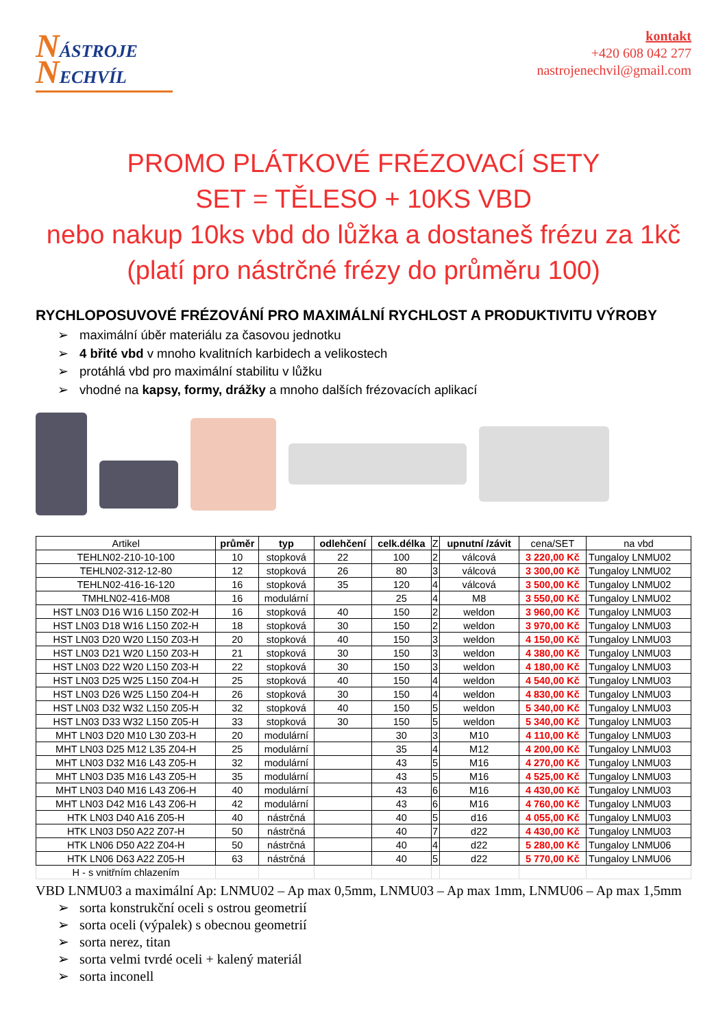NÁSTROJE
NECHVÍL
kontakt
+420 608 042 277
nastrojenechvil@gmail.com
PROMO PLÁTKOVÉ FRÉZOVACÍ SETY
SET = TĚLESO + 10KS VBD
nebo nakup 10ks vbd do lůžka a dostaneš frézu za 1kč
(platí pro nástrčné frézy do průměru 100)
RYCHLOPOSUVOVÉ FRÉZOVÁNÍ PRO MAXIMÁLNÍ RYCHLOST A PRODUKTIVITU VÝROBY
➢ maximální úběr materiálu za časovou jednotku
➢ 4 břité vbd v mnoho kvalitních karbidech a velikostech
➢ protáhlá vbd pro maximální stabilitu v lůžku
➢ vhodné na kapsy, formy, drážky a mnoho dalších frézovacích aplikací
| Artikel | průměr | typ | odlehčení | celk.délka | Z | upnutní /závit | cena/SET | na vbd |
| --- | --- | --- | --- | --- | --- | --- | --- | --- |
| TEHLN02-210-10-100 | 10 | stopková | 22 | 100 | 2 | válcová | 3 220,00 Kč | Tungaloy LNMU02 |
| TEHLN02-312-12-80 | 12 | stopková | 26 | 80 | 3 | válcová | 3 300,00 Kč | Tungaloy LNMU02 |
| TEHLN02-416-16-120 | 16 | stopková | 35 | 120 | 4 | válcová | 3 500,00 Kč | Tungaloy LNMU02 |
| TMHLN02-416-M08 | 16 | modulární | | 25 | 4 | M8 | 3 550,00 Kč | Tungaloy LNMU02 |
| HST LN03 D16 W16 L150 Z02-H | 16 | stopková | 40 | 150 | 2 | weldon | 3 960,00 Kč | Tungaloy LNMU03 |
| HST LN03 D18 W16 L150 Z02-H | 18 | stopková | 30 | 150 | 2 | weldon | 3 970,00 Kč | Tungaloy LNMU03 |
| HST LN03 D20 W20 L150 Z03-H | 20 | stopková | 40 | 150 | 3 | weldon | 4 150,00 Kč | Tungaloy LNMU03 |
| HST LN03 D21 W20 L150 Z03-H | 21 | stopková | 30 | 150 | 3 | weldon | 4 380,00 Kč | Tungaloy LNMU03 |
| HST LN03 D22 W20 L150 Z03-H | 22 | stopková | 30 | 150 | 3 | weldon | 4 180,00 Kč | Tungaloy LNMU03 |
| HST LN03 D25 W25 L150 Z04-H | 25 | stopková | 40 | 150 | 4 | weldon | 4 540,00 Kč | Tungaloy LNMU03 |
| HST LN03 D26 W25 L150 Z04-H | 26 | stopková | 30 | 150 | 4 | weldon | 4 830,00 Kč | Tungaloy LNMU03 |
| HST LN03 D32 W32 L150 Z05-H | 32 | stopková | 40 | 150 | 5 | weldon | 5 340,00 Kč | Tungaloy LNMU03 |
| HST LN03 D33 W32 L150 Z05-H | 33 | stopková | 30 | 150 | 5 | weldon | 5 340,00 Kč | Tungaloy LNMU03 |
| MHT LN03 D20 M10 L30 Z03-H | 20 | modulární | | 30 | 3 | M10 | 4 110,00 Kč | Tungaloy LNMU03 |
| MHT LN03 D25 M12 L35 Z04-H | 25 | modulární | | 35 | 4 | M12 | 4 200,00 Kč | Tungaloy LNMU03 |
| MHT LN03 D32 M16 L43 Z05-H | 32 | modulární | | 43 | 5 | M16 | 4 270,00 Kč | Tungaloy LNMU03 |
| MHT LN03 D35 M16 L43 Z05-H | 35 | modulární | | 43 | 5 | M16 | 4 525,00 Kč | Tungaloy LNMU03 |
| MHT LN03 D40 M16 L43 Z06-H | 40 | modulární | | 43 | 6 | M16 | 4 430,00 Kč | Tungaloy LNMU03 |
| MHT LN03 D42 M16 L43 Z06-H | 42 | modulární | | 43 | 6 | M16 | 4 760,00 Kč | Tungaloy LNMU03 |
| HTK LN03 D40 A16 Z05-H | 40 | nástrčná | | 40 | 5 | d16 | 4 055,00 Kč | Tungaloy LNMU03 |
| HTK LN03 D50 A22 Z07-H | 50 | nástrčná | | 40 | 7 | d22 | 4 430,00 Kč | Tungaloy LNMU03 |
| HTK LN06 D50 A22 Z04-H | 50 | nástrčná | | 40 | 4 | d22 | 5 280,00 Kč | Tungaloy LNMU06 |
| HTK LN06 D63 A22 Z05-H | 63 | nástrčná | | 40 | 5 | d22 | 5 770,00 Kč | Tungaloy LNMU06 |
| H - s vnitřním chlazením | | | | | | | | |
VBD LNMU03 a maximální Ap: LNMU02 – Ap max 0,5mm, LNMU03 – Ap max 1mm, LNMU06 – Ap max 1,5mm
➢ sorta konstrukční oceli s ostrou geometrií
➢ sorta oceli (výpalek) s obecnou geometrií
➢ sorta nerez, titan
➢ sorta velmi tvrdé oceli + kalený materiál
➢ sorta inconell